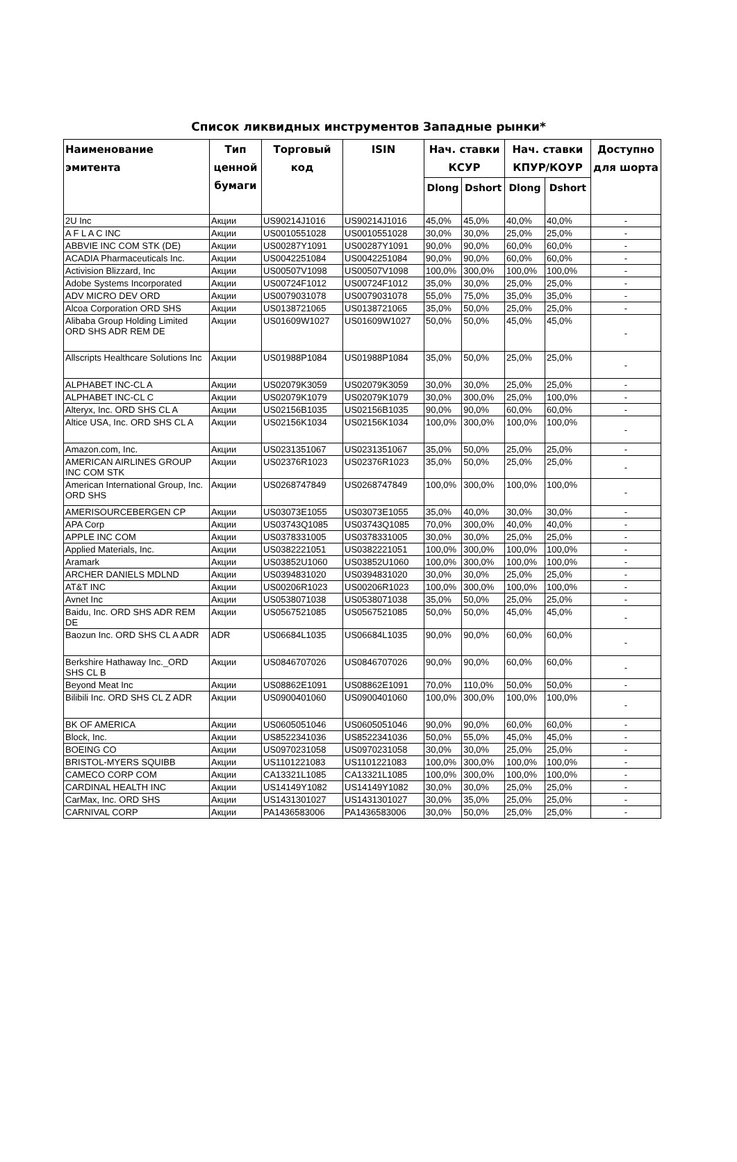Список ликвидных инструментов Западные рынки*
| Наименование эмитента | Тип ценной бумаги | Торговый код | ISIN | Нач. ставки КСУР | | Нач. ставки КПУР/КОУР | | Доступно для шорта |
| --- | --- | --- | --- | --- | --- | --- | --- | --- |
| | | | | Dlong | Dshort | Dlong | Dshort | |
| 2U Inc | Акции | US90214J1016 | US90214J1016 | 45,0% | 45,0% | 40,0% | 40,0% | - |
| A F L A C INC | Акции | US0010551028 | US0010551028 | 30,0% | 30,0% | 25,0% | 25,0% | - |
| ABBVIE INC COM STK (DE) | Акции | US00287Y1091 | US00287Y1091 | 90,0% | 90,0% | 60,0% | 60,0% | - |
| ACADIA Pharmaceuticals Inc. | Акции | US0042251084 | US0042251084 | 90,0% | 90,0% | 60,0% | 60,0% | - |
| Activision Blizzard, Inc | Акции | US00507V1098 | US00507V1098 | 100,0% | 300,0% | 100,0% | 100,0% | - |
| Adobe Systems Incorporated | Акции | US00724F1012 | US00724F1012 | 35,0% | 30,0% | 25,0% | 25,0% | - |
| ADV MICRO DEV ORD | Акции | US0079031078 | US0079031078 | 55,0% | 75,0% | 35,0% | 35,0% | - |
| Alcoa Corporation ORD SHS | Акции | US0138721065 | US0138721065 | 35,0% | 50,0% | 25,0% | 25,0% | - |
| Alibaba Group Holding Limited ORD SHS ADR REM DE | Акции | US01609W1027 | US01609W1027 | 50,0% | 50,0% | 45,0% | 45,0% | - |
| Allscripts Healthcare Solutions Inc | Акции | US01988P1084 | US01988P1084 | 35,0% | 50,0% | 25,0% | 25,0% | - |
| ALPHABET INC-CL A | Акции | US02079K3059 | US02079K3059 | 30,0% | 30,0% | 25,0% | 25,0% | - |
| ALPHABET INC-CL C | Акции | US02079K1079 | US02079K1079 | 30,0% | 300,0% | 25,0% | 100,0% | - |
| Alteryx, Inc. ORD SHS CL A | Акции | US02156B1035 | US02156B1035 | 90,0% | 90,0% | 60,0% | 60,0% | - |
| Altice USA, Inc. ORD SHS CL A | Акции | US02156K1034 | US02156K1034 | 100,0% | 300,0% | 100,0% | 100,0% | - |
| Amazon.com, Inc. | Акции | US0231351067 | US0231351067 | 35,0% | 50,0% | 25,0% | 25,0% | - |
| AMERICAN AIRLINES GROUP INC COM STK | Акции | US02376R1023 | US02376R1023 | 35,0% | 50,0% | 25,0% | 25,0% | - |
| American International Group, Inc. ORD SHS | Акции | US0268747849 | US0268747849 | 100,0% | 300,0% | 100,0% | 100,0% | - |
| AMERISOURCEBERGEN CP | Акции | US03073E1055 | US03073E1055 | 35,0% | 40,0% | 30,0% | 30,0% | - |
| APA Corp | Акции | US03743Q1085 | US03743Q1085 | 70,0% | 300,0% | 40,0% | 40,0% | - |
| APPLE INC COM | Акции | US0378331005 | US0378331005 | 30,0% | 30,0% | 25,0% | 25,0% | - |
| Applied Materials, Inc. | Акции | US0382221051 | US0382221051 | 100,0% | 300,0% | 100,0% | 100,0% | - |
| Aramark | Акции | US03852U1060 | US03852U1060 | 100,0% | 300,0% | 100,0% | 100,0% | - |
| ARCHER DANIELS MDLND | Акции | US0394831020 | US0394831020 | 30,0% | 30,0% | 25,0% | 25,0% | - |
| AT&T INC | Акции | US00206R1023 | US00206R1023 | 100,0% | 300,0% | 100,0% | 100,0% | - |
| Avnet Inc | Акции | US0538071038 | US0538071038 | 35,0% | 50,0% | 25,0% | 25,0% | - |
| Baidu, Inc. ORD SHS ADR REM DE | Акции | US0567521085 | US0567521085 | 50,0% | 50,0% | 45,0% | 45,0% | - |
| Baozun Inc. ORD SHS CL A ADR | ADR | US06684L1035 | US06684L1035 | 90,0% | 90,0% | 60,0% | 60,0% | - |
| Berkshire Hathaway Inc._ORD SHS CL B | Акции | US0846707026 | US0846707026 | 90,0% | 90,0% | 60,0% | 60,0% | - |
| Beyond Meat Inc | Акции | US08862E1091 | US08862E1091 | 70,0% | 110,0% | 50,0% | 50,0% | - |
| Bilibili Inc. ORD SHS CL Z ADR | Акции | US0900401060 | US0900401060 | 100,0% | 300,0% | 100,0% | 100,0% | - |
| BK OF AMERICA | Акции | US0605051046 | US0605051046 | 90,0% | 90,0% | 60,0% | 60,0% | - |
| Block, Inc. | Акции | US8522341036 | US8522341036 | 50,0% | 55,0% | 45,0% | 45,0% | - |
| BOEING CO | Акции | US0970231058 | US0970231058 | 30,0% | 30,0% | 25,0% | 25,0% | - |
| BRISTOL-MYERS SQUIBB | Акции | US1101221083 | US1101221083 | 100,0% | 300,0% | 100,0% | 100,0% | - |
| CAMECO CORP COM | Акции | CA13321L1085 | CA13321L1085 | 100,0% | 300,0% | 100,0% | 100,0% | - |
| CARDINAL HEALTH INC | Акции | US14149Y1082 | US14149Y1082 | 30,0% | 30,0% | 25,0% | 25,0% | - |
| CarMax, Inc. ORD SHS | Акции | US1431301027 | US1431301027 | 30,0% | 35,0% | 25,0% | 25,0% | - |
| CARNIVAL CORP | Акции | PA1436583006 | PA1436583006 | 30,0% | 50,0% | 25,0% | 25,0% | - |